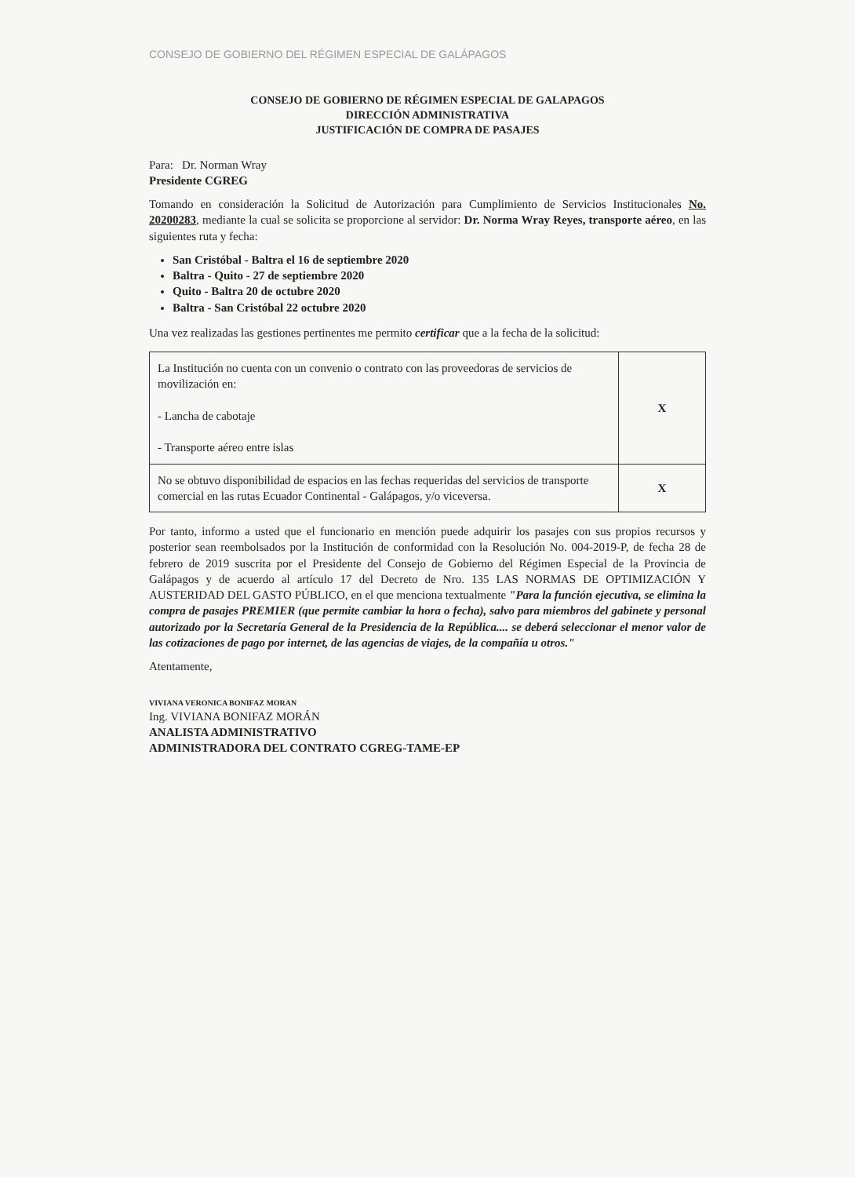CONSEJO DE GOBIERNO DEL RÉGIMEN ESPECIAL DE GALÁPAGOS
CONSEJO DE GOBIERNO DE RÉGIMEN ESPECIAL DE GALAPAGOS
DIRECCIÓN ADMINISTRATIVA
JUSTIFICACIÓN DE COMPRA DE PASAJES
Para: Dr. Norman Wray
Presidente CGREG
Tomando en consideración la Solicitud de Autorización para Cumplimiento de Servicios Institucionales No. 20200283, mediante la cual se solicita se proporcione al servidor: Dr. Norma Wray Reyes, transporte aéreo, en las siguientes ruta y fecha:
San Cristóbal - Baltra el 16 de septiembre 2020
Baltra - Quito - 27 de septiembre 2020
Quito - Baltra 20 de octubre 2020
Baltra - San Cristóbal 22 octubre 2020
Una vez realizadas las gestiones pertinentes me permito certificar que a la fecha de la solicitud:
| La Institución no cuenta con un convenio o contrato con las proveedoras de servicios de movilización en: - Lancha de cabotaje - Transporte aéreo entre islas | X |
| No se obtuvo disponibilidad de espacios en las fechas requeridas del servicios de transporte comercial en las rutas Ecuador Continental - Galápagos, y/o viceversa. | X |
Por tanto, informo a usted que el funcionario en mención puede adquirir los pasajes con sus propios recursos y posterior sean reembolsados por la Institución de conformidad con la Resolución No. 004-2019-P, de fecha 28 de febrero de 2019 suscrita por el Presidente del Consejo de Gobierno del Régimen Especial de la Provincia de Galápagos y de acuerdo al artículo 17 del Decreto de Nro. 135 LAS NORMAS DE OPTIMIZACIÓN Y AUSTERIDAD DEL GASTO PÚBLICO, en el que menciona textualmente "Para la función ejecutiva, se elimina la compra de pasajes PREMIER (que permite cambiar la hora o fecha), salvo para miembros del gabinete y personal autorizado por la Secretaría General de la Presidencia de la República.... se deberá seleccionar el menor valor de las cotizaciones de pago por internet, de las agencias de viajes, de la compañía u otros."
Atentamente,
VIVIANA VERONICA BONIFAZ MORAN
Ing. VIVIANA BONIFAZ MORÁN
ANALISTA ADMINISTRATIVO
ADMINISTRADORA DEL CONTRATO CGREG-TAME-EP